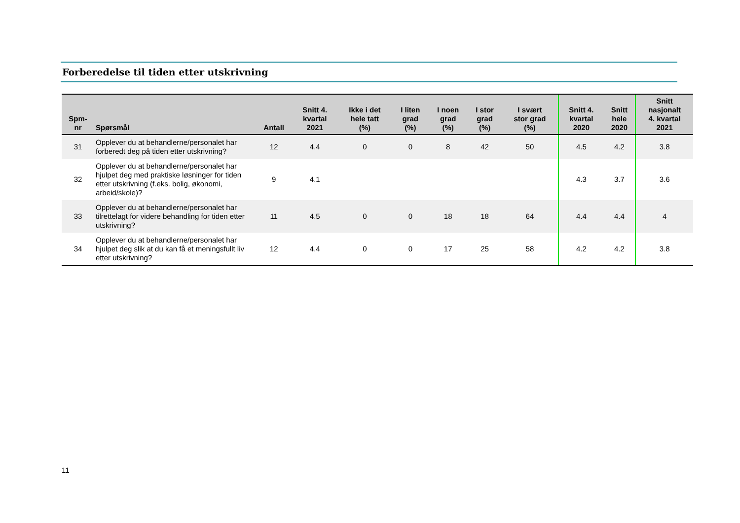Forberedelse til tiden etter utskrivning
| Spm- nr | Spørsmål | Antall | Snitt 4. kvartal 2021 | Ikke i det hele tatt (%) | I liten grad (%) | I noen grad (%) | I stor grad (%) | I svært stor grad (%) | Snitt 4. kvartal 2020 | Snitt hele 2020 | Snitt nasjonalt 4. kvartal 2021 |
| --- | --- | --- | --- | --- | --- | --- | --- | --- | --- | --- | --- |
| 31 | Opplever du at behandlerne/personalet har forberedt deg på tiden etter utskrivning? | 12 | 4.4 | 0 | 0 | 8 | 42 | 50 | 4.5 | 4.2 | 3.8 |
| 32 | Opplever du at behandlerne/personalet har hjulpet deg med praktiske løsninger for tiden etter utskrivning (f.eks. bolig, økonomi, arbeid/skole)? | 9 | 4.1 | | | | | | 4.3 | 3.7 | 3.6 |
| 33 | Opplever du at behandlerne/personalet har tilrettelagt for videre behandling for tiden etter utskrivning? | 11 | 4.5 | 0 | 0 | 18 | 18 | 64 | 4.4 | 4.4 | 4 |
| 34 | Opplever du at behandlerne/personalet har hjulpet deg slik at du kan få et meningsfullt liv etter utskrivning? | 12 | 4.4 | 0 | 0 | 17 | 25 | 58 | 4.2 | 4.2 | 3.8 |
11